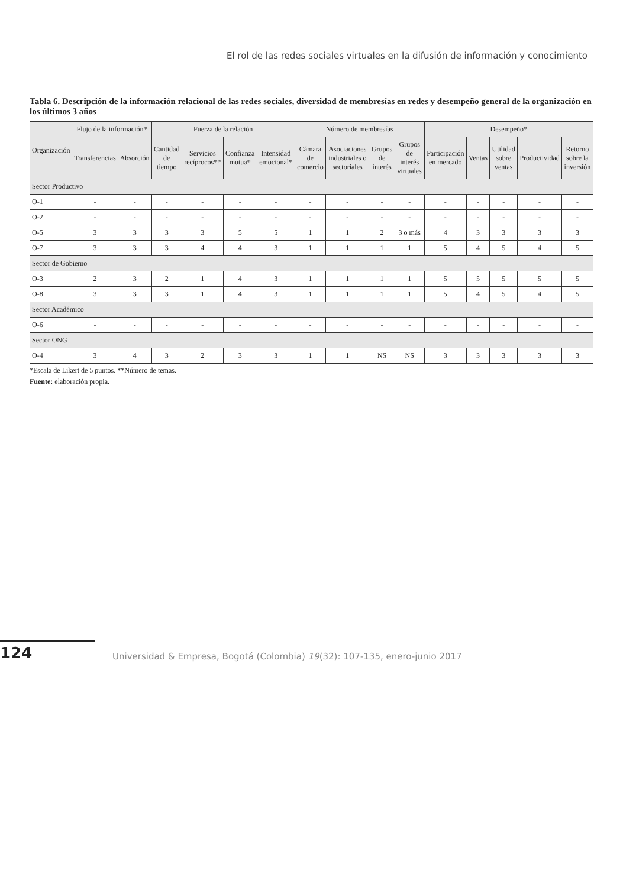El rol de las redes sociales virtuales en la difusión de información y conocimiento
Tabla 6. Descripción de la información relacional de las redes sociales, diversidad de membresías en redes y desempeño general de la organización en los últimos 3 años
| Organización | Flujo de la información* | | Fuerza de la relación | | | | Número de membresías | | | | Desempeño* | | | | |
| --- | --- | --- | --- | --- | --- | --- | --- | --- | --- | --- | --- | --- | --- | --- | --- |
| | Transferencias | Absorción | Cantidad de tiempo | Servicios recíprocos** | Confianza mutua* | Intensidad emocional* | Cámara de comercio | Asociaciones industriales o sectoriales | Grupos de interés | Grupos de interés virtuales | Participación en mercado | Ventas | Utilidad sobre ventas | Productividad | Retorno sobre la inversión |
| Sector Productivo | | | | | | | | | | | | | | | |
| O-1 | - | - | - | - | - | - | - | - | - | - | - | - | - | - | - |
| O-2 | - | - | - | - | - | - | - | - | - | - | - | - | - | - | - |
| O-5 | 3 | 3 | 3 | 3 | 5 | 5 | 1 | 1 | 2 | 3 o más | 4 | 3 | 3 | 3 | 3 |
| O-7 | 3 | 3 | 3 | 4 | 4 | 3 | 1 | 1 | 1 | 1 | 5 | 4 | 5 | 4 | 5 |
| Sector de Gobierno | | | | | | | | | | | | | | | |
| O-3 | 2 | 3 | 2 | 1 | 4 | 3 | 1 | 1 | 1 | 1 | 5 | 5 | 5 | 5 | 5 |
| O-8 | 3 | 3 | 3 | 1 | 4 | 3 | 1 | 1 | 1 | 1 | 5 | 4 | 5 | 4 | 5 |
| Sector Académico | | | | | | | | | | | | | | | |
| O-6 | - | - | - | - | - | - | - | - | - | - | - | - | - | - | - |
| Sector ONG | | | | | | | | | | | | | | | |
| O-4 | 3 | 4 | 3 | 2 | 3 | 3 | 1 | 1 | NS | NS | 3 | 3 | 3 | 3 | 3 |
*Escala de Likert de 5 puntos. **Número de temas.
Fuente: elaboración propia.
124
Universidad & Empresa, Bogotá (Colombia) 19(32): 107-135, enero-junio 2017